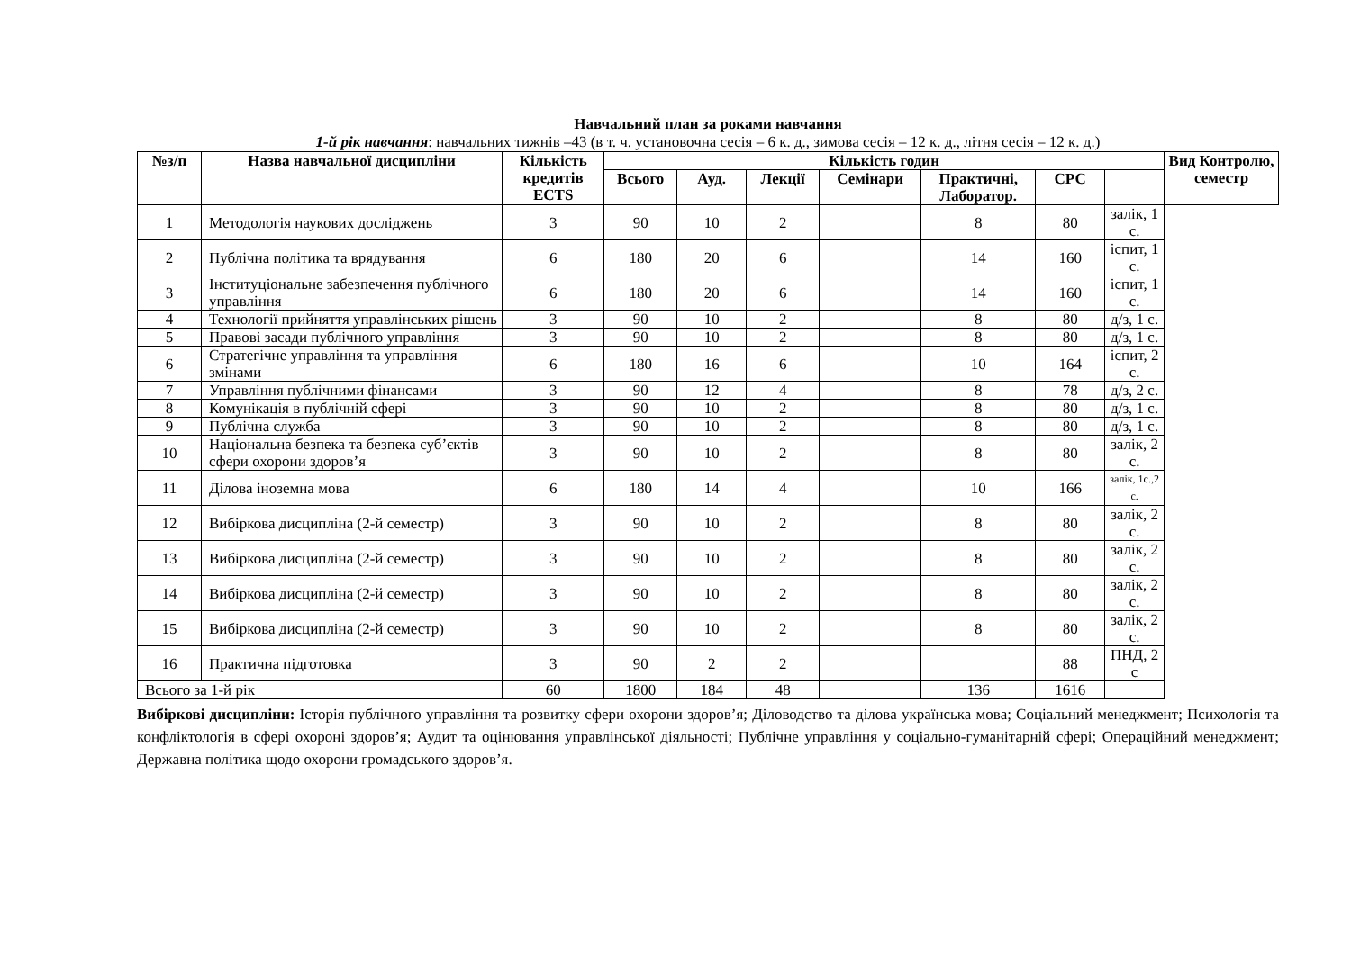Навчальний план за роками навчання
1-й рік навчання: навчальних тижнів –43 (в т. ч. установочна сесія – 6 к. д., зимова сесія – 12 к. д., літня сесія – 12 к. д.)
| №з/п | Назва навчальної дисципліни | Кількість кредитів ECTS | Кількість годин | | | | | | | Вид Контролю, семестр |
| --- | --- | --- | --- | --- | --- | --- | --- | --- | --- | --- |
| | | | Всього | Ауд. | Лекції | Семінари | Практичні, Лаборатор. | СРС | | |
| 1 | Методологія наукових досліджень | 3 | 90 | 10 | 2 | | 8 | 80 | залік, 1 с. | |
| 2 | Публічна політика та врядування | 6 | 180 | 20 | 6 | | 14 | 160 | іспит, 1 с. | |
| 3 | Інституціональне забезпечення публічного управління | 6 | 180 | 20 | 6 | | 14 | 160 | іспит, 1 с. | |
| 4 | Технології прийняття управлінських рішень | 3 | 90 | 10 | 2 | | 8 | 80 | д/з, 1 с. | |
| 5 | Правові засади публічного управління | 3 | 90 | 10 | 2 | | 8 | 80 | д/з, 1 с. | |
| 6 | Стратегічне управління та управління змінами | 6 | 180 | 16 | 6 | | 10 | 164 | іспит, 2 с. | |
| 7 | Управління публічними фінансами | 3 | 90 | 12 | 4 | | 8 | 78 | д/з, 2 с. | |
| 8 | Комунікація в публічній сфері | 3 | 90 | 10 | 2 | | 8 | 80 | д/з, 1 с. | |
| 9 | Публічна служба | 3 | 90 | 10 | 2 | | 8 | 80 | д/з, 1 с. | |
| 10 | Національна безпека та безпека суб’єктів сфери охорони здоров’я | 3 | 90 | 10 | 2 | | 8 | 80 | залік, 2 с. | |
| 11 | Ділова іноземна мова | 6 | 180 | 14 | 4 | | 10 | 166 | залік, 1с.,2 с. | |
| 12 | Вибіркова дисципліна (2-й семестр) | 3 | 90 | 10 | 2 | | 8 | 80 | залік, 2 с. | |
| 13 | Вибіркова дисципліна (2-й семестр) | 3 | 90 | 10 | 2 | | 8 | 80 | залік, 2 с. | |
| 14 | Вибіркова дисципліна (2-й семестр) | 3 | 90 | 10 | 2 | | 8 | 80 | залік, 2 с. | |
| 15 | Вибіркова дисципліна (2-й семестр) | 3 | 90 | 10 | 2 | | 8 | 80 | залік, 2 с. | |
| 16 | Практична підготовка | 3 | 90 | 2 | 2 | | | 88 | ПНД, 2 с | |
| Всього за 1-й рік | | 60 | 1800 | 184 | 48 | | 136 | 1616 | | |
Вибіркові дисципліни: Історія публічного управління та розвитку сфери охорони здоров’я; Діловодство та ділова українська мова; Соціальний менеджмент; Психологія та конфліктологія в сфері охороні здоров’я; Аудит та оцінювання управлінської діяльності; Публічне управління у соціально-гуманітарній сфері; Операційний менеджмент; Державна політика щодо охорони громадського здоров’я.